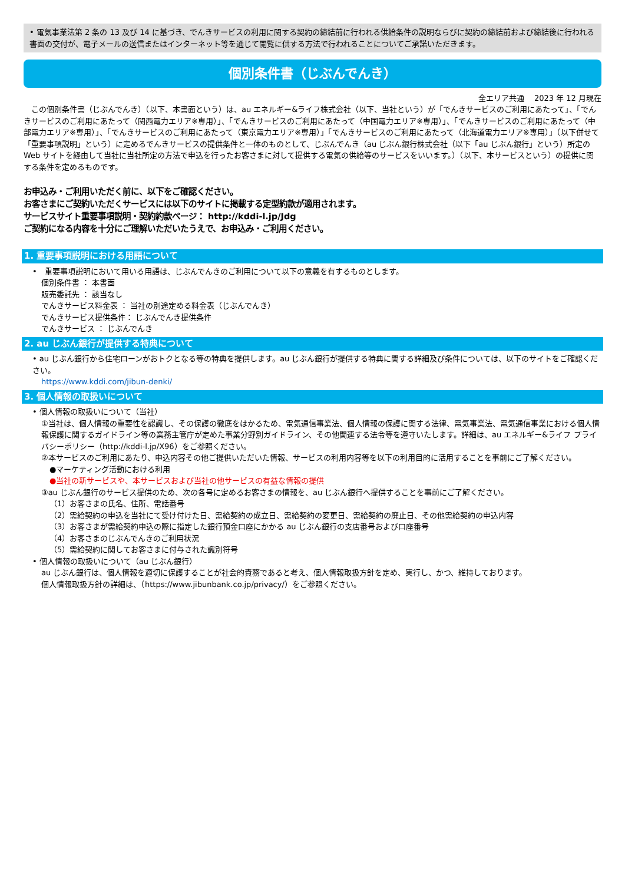• 電気事業法第 2 条の 13 及び 14 に基づき、でんきサービスの利用に関する契約の締結前に行われる供給条件の説明ならびに契約の締結前および締結後に行われる書面の交付が、電子メールの送信またはインターネット等を通じて閲覧に供する方法で行われることについてご承諾いただきます。
個別条件書（じぶんでんき）
全エリア共通　 2023 年 12 月現在
　この個別条件書（じぶんでんき）（以下、本書面という）は、au エネルギー&ライフ株式会社（以下、当社という）が「でんきサービスのご利用にあたって」、「でんきサービスのご利用にあたって（関西電力エリア※専用）」、「でんきサービスのご利用にあたって（中国電力エリア※専用）」、「でんきサービスのご利用にあたって（中部電力エリア※専用）」、「でんきサービスのご利用にあたって（東京電力エリア※専用）」「でんきサービスのご利用にあたって（北海道電力エリア※専用）」（以下併せて「重要事項説明」という）に定めるでんきサービスの提供条件と一体のものとして、じぶんでんき（au じぶん銀行株式会社（以下「au じぶん銀行」という）所定の Web サイトを経由して当社に当社所定の方法で申込を行ったお客さまに対して提供する電気の供給等のサービスをいいます。）（以下、本サービスという）の提供に関する条件を定めるものです。
お申込み・ご利用いただく前に、以下をご確認ください。
お客さまにご契約いただくサービスには以下のサイトに掲載する定型約款が適用されます。
サービスサイト重要事項説明・契約約款ページ： http://kddi-l.jp/Jdg
ご契約になる内容を十分にご理解いただいたうえで、お申込み・ご利用ください。
1. 重要事項説明における用語について
•　重要事項説明において用いる用語は、じぶんでんきのご利用について以下の意義を有するものとします。
個別条件書 ： 本書面
販売委託先 ： 該当なし
でんきサービス料金表 ： 当社の別途定める料金表（じぶんでんき）
でんきサービス提供条件： じぶんでんき提供条件
でんきサービス ： じぶんでんき
2. au じぶん銀行が提供する特典について
• au じぶん銀行から住宅ローンがおトクとなる等の特典を提供します。au じぶん銀行が提供する特典に関する詳細及び条件については、以下のサイトをご確認ください。
https://www.kddi.com/jibun-denki/
3. 個人情報の取扱いについて
• 個人情報の取扱いについて（当社）
①当社は、個人情報の重要性を認識し、その保護の徹底をはかるため、電気通信事業法、個人情報の保護に関する法律、電気事業法、電気通信事業における個人情報保護に関するガイドライン等の業務主管庁が定めた事業分野別ガイドライン、その他関連する法令等を遵守いたします。詳細は、au エネルギー&ライフ プライバシーポリシー（http://kddi-l.jp/X96）をご参照ください。
②本サービスのご利用にあたり、申込内容その他ご提供いただいた情報、サービスの利用内容等を以下の利用目的に活用することを事前にご了解ください。
●マーケティング活動における利用
●当社の新サービスや、本サービスおよび当社の他サービスの有益な情報の提供
③au じぶん銀行のサービス提供のため、次の各号に定めるお客さまの情報を、au じぶん銀行へ提供することを事前にご了解ください。
（1）お客さまの氏名、住所、電話番号
（2）需給契約の申込を当社にて受け付けた日、需給契約の成立日、需給契約の変更日、需給契約の廃止日、その他需給契約の申込内容
（3）お客さまが需給契約申込の際に指定した銀行預金口座にかかる au じぶん銀行の支店番号および口座番号
（4）お客さまのじぶんでんきのご利用状況
（5）需給契約に関してお客さまに付与された識別符号
• 個人情報の取扱いについて（au じぶん銀行）
au じぶん銀行は、個人情報を適切に保護することが社会的責務であると考え、個人情報取扱方針を定め、実行し、かつ、維持しております。
個人情報取扱方針の詳細は、（https://www.jibunbank.co.jp/privacy/）をご参照ください。